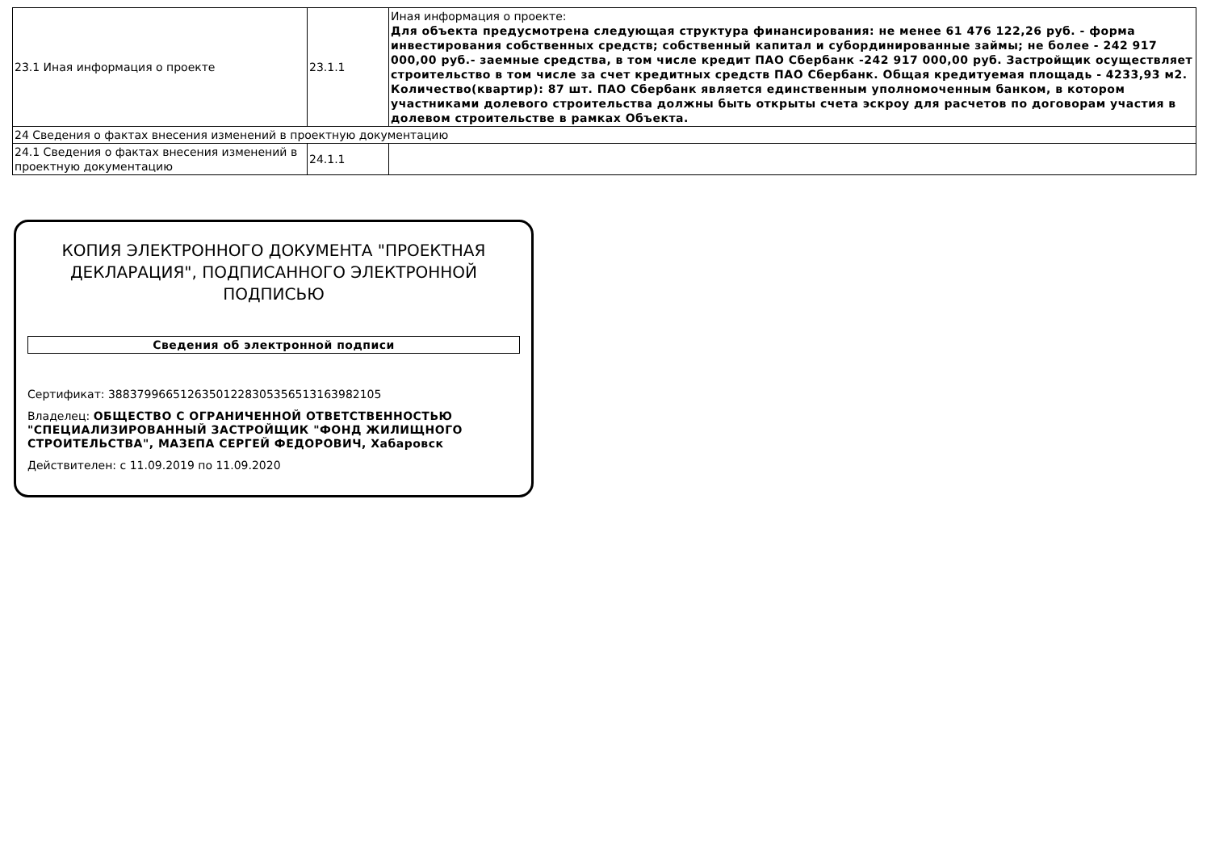| 23.1 Иная информация о проекте | 23.1.1 | Иная информация о проекте: Для объекта предусмотрена следующая структура финансирования: не менее 61 476 122,26 руб. - форма инвестирования собственных средств; собственный капитал и субординированные займы; не более - 242 917 000,00 руб.- заемные средства, в том числе кредит ПАО Сбербанк -242 917 000,00 руб. Застройщик осуществляет строительство в том числе за счет кредитных средств ПАО Сбербанк. Общая кредитуемая площадь - 4233,93 м2. Количество(квартир): 87 шт. ПАО Сбербанк является единственным уполномоченным банком, в котором участниками долевого строительства должны быть открыты счета эскроу для расчетов по договорам участия в долевом строительстве в рамках Объекта. |
| 24 Сведения о фактах внесения изменений в проектную документацию | | |
| 24.1 Сведения о фактах внесения изменений в проектную документацию | 24.1.1 | |
КОПИЯ ЭЛЕКТРОННОГО ДОКУМЕНТА "ПРОЕКТНАЯ ДЕКЛАРАЦИЯ", ПОДПИСАННОГО ЭЛЕКТРОННОЙ ПОДПИСЬЮ
Сведения об электронной подписи
Сертификат: 388379966512635012283053565131639821​05
Владелец: ОБЩЕСТВО С ОГРАНИЧЕННОЙ ОТВЕТСТВЕННОСТЬЮ "СПЕЦИАЛИЗИРОВАННЫЙ ЗАСТРОЙЩИК "ФОНД ЖИЛИЩНОГО СТРОИТЕЛЬСТВА", МАЗЕПА СЕРГЕЙ ФЕДОРОВИЧ, Хабаровск
Действителен: с 11.09.2019 по 11.09.2020